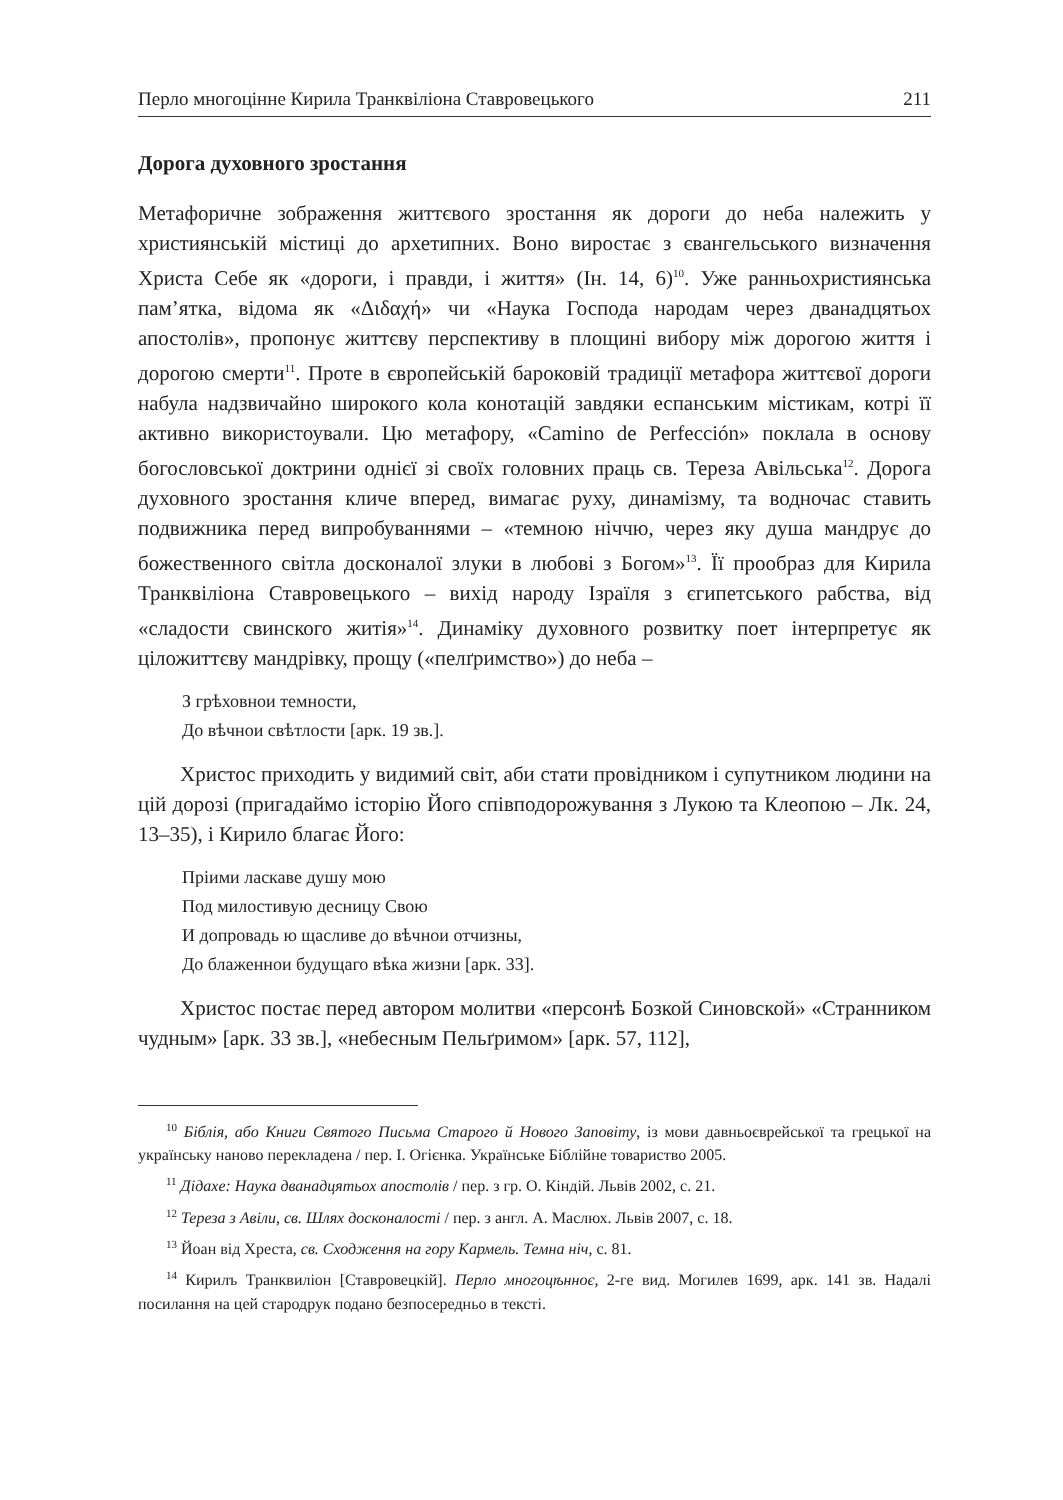Перло многоцінне Кирила Транквіліона Ставровецького 211
Дорога духовного зростання
Метафоричне зображення життєвого зростання як дороги до неба належить у християнській містиці до архетипних. Воно виростає з євангельського визначення Христа Себе як «дороги, і правди, і життя» (Ін. 14, 6)<sup>10</sup>. Уже ранньохристиянська пам’ятка, відома як «Διδαχή» чи «Наука Господа народам через дванадцятьох апостолів», пропонує життєву перспективу в площині вибору між дорогою життя і дорогою смерти<sup>11</sup>. Проте в європейській бароковій традиції метафора життєвої дороги набула надзвичайно широкого кола конотацій завдяки еспанським містикам, котрі її активно використоували. Цю метафору, «Camino de Perfección» поклала в основу богословської доктрини однієї зі своїх головних праць св. Тереза Авільська<sup>12</sup>. Дорога духовного зростання кличе вперед, вимагає руху, динамізму, та водночас ставить подвижника перед випробуваннями – «темною ніччю, через яку душа мандрує до божественного світла досконалої злуки в любові з Богом»<sup>13</sup>. Її прообраз для Кирила Транквіліона Ставровецького – вихід народу Ізраїля з єгипетського рабства, від «сладости свинского житія»<sup>14</sup>. Динаміку духовного розвитку поет інтерпретує як ціложиттєву мандрівку, прощу («пелґримство») до неба –
З грѣховнои темности,
До вѣчнои свѣтлости [арк. 19 зв.].
Христос приходить у видимий світ, аби стати провідником і супутником людини на цій дорозі (пригадаймо історію Його співподорожування з Лукою та Клеопою – Лк. 24, 13–35), і Кирило благає Його:
Пріими ласкаве душу мою
Под милостивую десницу Свою
И допровадь ю щасливе до вѣчнои отчизны,
До блаженнои будущаго вѣка жизни [арк. 33].
Христос постає перед автором молитви «персонѣ Бозкой Синовской» «Странником чудным» [арк. 33 зв.], «небесным Пельґримом» [арк. 57, 112],
<sup>10</sup> Біблія, або Книги Святого Письма Старого й Нового Заповіту, із мови давньоєврейської та грецької на українську наново перекладена / пер. І. Огієнка. Українське Біблійне товариство 2005.
<sup>11</sup> Дідахе: Наука дванадцятьох апостолів / пер. з гр. О. Кіндій. Львів 2002, с. 21.
<sup>12</sup> Тереза з Авіли, св. Шлях досконалості / пер. з англ. А. Маслюх. Львів 2007, с. 18.
<sup>13</sup> Йоан від Хреста, св. Сходження на гору Кармель. Темна ніч, с. 81.
<sup>14</sup> Кирилъ Транквиліон [Ставровецкій]. Перло многоцѣнноє, 2-ге вид. Могилев 1699, арк. 141 зв. Надалі посилання на цей стародрук подано безпосередньо в тексті.